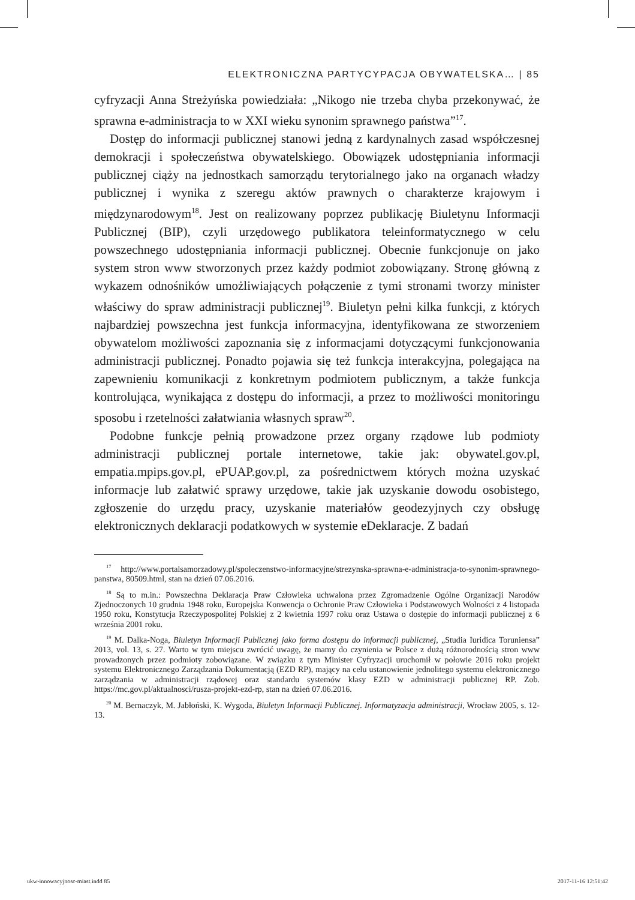ELEKTRONICZNA PARTYCYPACJA OBYWATELSKA… | 85
cyfryzacji Anna Streżyńska powiedziała: „Nikogo nie trzeba chyba przekonywać, że sprawna e-administracja to w XXI wieku synonim sprawnego państwa”<sup>17</sup>.
Dostęp do informacji publicznej stanowi jedną z kardynalnych zasad współczesnej demokracji i społeczeństwa obywatelskiego. Obowiązek udostępniania informacji publicznej ciąży na jednostkach samorządu terytorialnego jako na organach władzy publicznej i wynika z szeregu aktów prawnych o charakterze krajowym i międzynarodowym<sup>18</sup>. Jest on realizowany poprzez publikację Biuletynu Informacji Publicznej (BIP), czyli urzędowego publikatora teleinformatycznego w celu powszechnego udostępniania informacji publicznej. Obecnie funkcjonuje on jako system stron www stworzonych przez każdy podmiot zobowiązany. Stronę główną z wykazem odnośników umożliwiających połączenie z tymi stronami tworzy minister właściwy do spraw administracji publicznej<sup>19</sup>. Biuletyn pełni kilka funkcji, z których najbardziej powszechna jest funkcja informacyjna, identyfikowana ze stworzeniem obywatelom możliwości zapoznania się z informacjami dotyczącymi funkcjonowania administracji publicznej. Ponadto pojawia się też funkcja interakcyjna, polegająca na zapewnieniu komunikacji z konkretnym podmiotem publicznym, a także funkcja kontrolująca, wynikająca z dostępu do informacji, a przez to możliwości monitoringu sposobu i rzetelności załatwiania własnych spraw<sup>20</sup>.
Podobne funkcje pełnią prowadzone przez organy rządowe lub podmioty administracji publicznej portale internetowe, takie jak: obywatel.gov.pl, empatia.mpips.gov.pl, ePUAP.gov.pl, za pośrednictwem których można uzyskać informacje lub załatwić sprawy urzędowe, takie jak uzyskanie dowodu osobistego, zgłoszenie do urzędu pracy, uzyskanie materiałów geodezyjnych czy obsługę elektronicznych deklaracji podatkowych w systemie eDeklaracje. Z badań
<sup>17</sup> http://www.portalsamorzadowy.pl/spoleczenstwo-informacyjne/strezynska-sprawna-e-administracja-to-synonim-sprawnego-panstwa, 80509.html, stan na dzień 07.06.2016.
<sup>18</sup> Są to m.in.: Powszechna Deklaracja Praw Człowieka uchwalona przez Zgromadzenie Ogólne Organizacji Narodów Zjednoczonych 10 grudnia 1948 roku, Europejska Konwencja o Ochronie Praw Człowieka i Podstawowych Wolności z 4 listopada 1950 roku, Konstytucja Rzeczypospolitej Polskiej z 2 kwietnia 1997 roku oraz Ustawa o dostępie do informacji publicznej z 6 września 2001 roku.
<sup>19</sup> M. Dalka-Noga, Biuletyn Informacji Publicznej jako forma dostępu do informacji publicznej, „Studia Iuridica Toruniensa” 2013, vol. 13, s. 27. Warto w tym miejscu zwrócić uwagę, że mamy do czynienia w Polsce z dużą różnorodnością stron www prowadzonych przez podmioty zobowiązane. W związku z tym Minister Cyfryzacji uruchomił w połowie 2016 roku projekt systemu Elektronicznego Zarządzania Dokumentacją (EZD RP), mający na celu ustanowienie jednolitego systemu elektronicznego zarządzania w administracji rządowej oraz standardu systemów klasy EZD w administracji publicznej RP. Zob. https://mc.gov.pl/aktualnosci/rusza-projekt-ezd-rp, stan na dzień 07.06.2016.
<sup>20</sup> M. Bernaczyk, M. Jabłoński, K. Wygoda, Biuletyn Informacji Publicznej. Informatyzacja administracji, Wrocław 2005, s. 12-13.
ukw-innowacyjnosc-miast.indd 85 2017-11-16 12:51:42